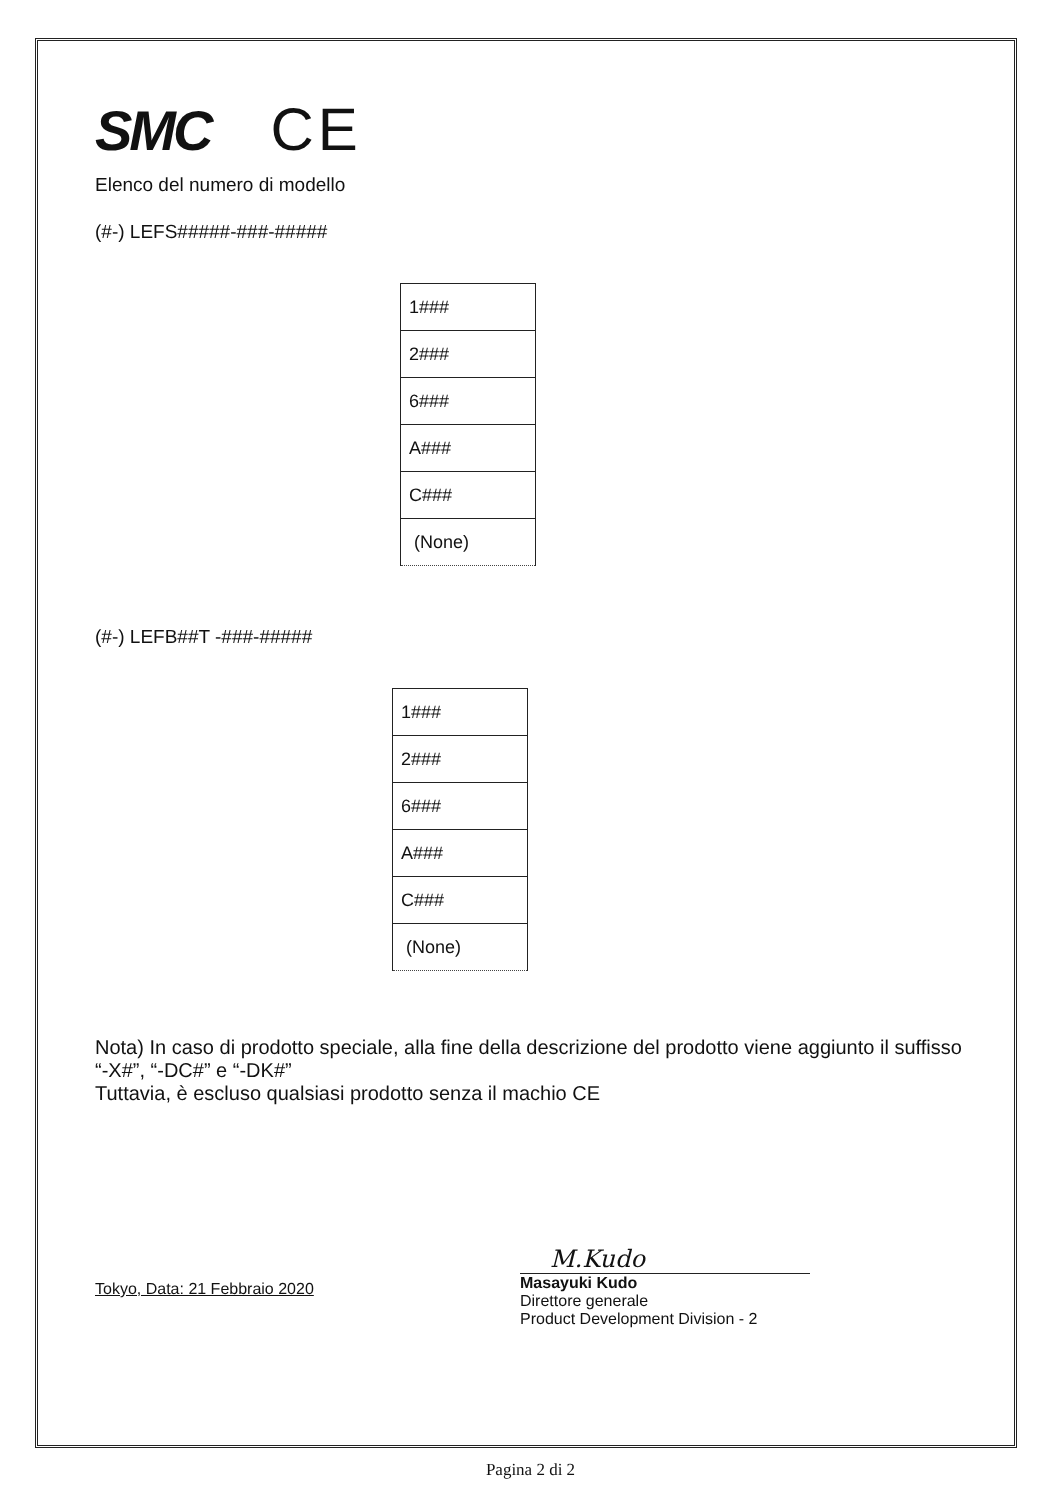SMC CE
Elenco del numero di modello
(#-) LEFS#####-###-#####
| 1### |
| 2### |
| 6### |
| A### |
| C### |
| (None) |
(#-) LEFB##T -###-#####
| 1### |
| 2### |
| 6### |
| A### |
| C### |
| (None) |
Nota) In caso di prodotto speciale, alla fine della descrizione del prodotto viene aggiunto il suffisso “-X#”, “-DC#” e “-DK#”
Tuttavia, è escluso qualsiasi prodotto senza il machio CE
Tokyo, Data: 21 Febbraio 2020
M.Kudo
Masayuki Kudo
Direttore generale
Product Development Division - 2
Pagina 2 di 2